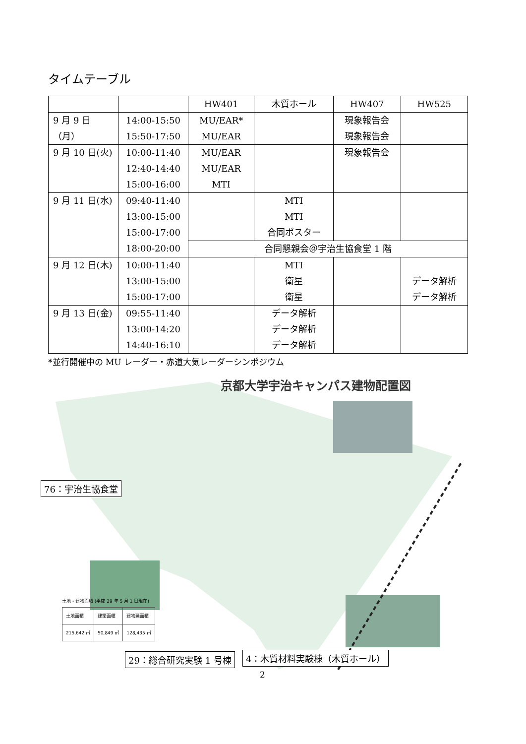タイムテーブル
| | | HW401 | 木質ホール | HW407 | HW525 |
| 9 月 9 日（月） | 14:00-15:50 15:50-17:50 | MU/EAR* MU/EAR | | 現象報告会 現象報告会 | |
| 9 月 10 日(火) | 10:00-11:40 12:40-14:40 15:00-16:00 | MU/EAR MU/EAR MTI | | 現象報告会 | |
| 9 月 11 日(水) | 09:40-11:40 13:00-15:00 15:00-17:00 18:00-20:00 | | MTI MTI 合同ポスター | | |
| | | 合同懇親会＠宇治生協食堂 1 階 | | | |
| 9 月 12 日(木) | 10:00-11:40 13:00-15:00 15:00-17:00 | | MTI 衛星 衛星 | | データ解析 データ解析 |
| 9 月 13 日(金) | 09:55-11:40 13:00-14:20 14:40-16:10 | | データ解析 データ解析 データ解析 | | |
*並行開催中の MU レーダー・赤道大気レーダーシンポジウム
京都大学宇治キャンパス建物配置図
76：宇治生協食堂
29：総合研究実験 1 号棟 4：木質材料実験棟（木質ホール）
土地・建物面積 (平成 29 年 5 月 1 日現在)
| 土地面積 | 建築面積 | 建物延面積 |
| 215,642 ㎡ | 50,849 ㎡ | 128,435 ㎡ |
2